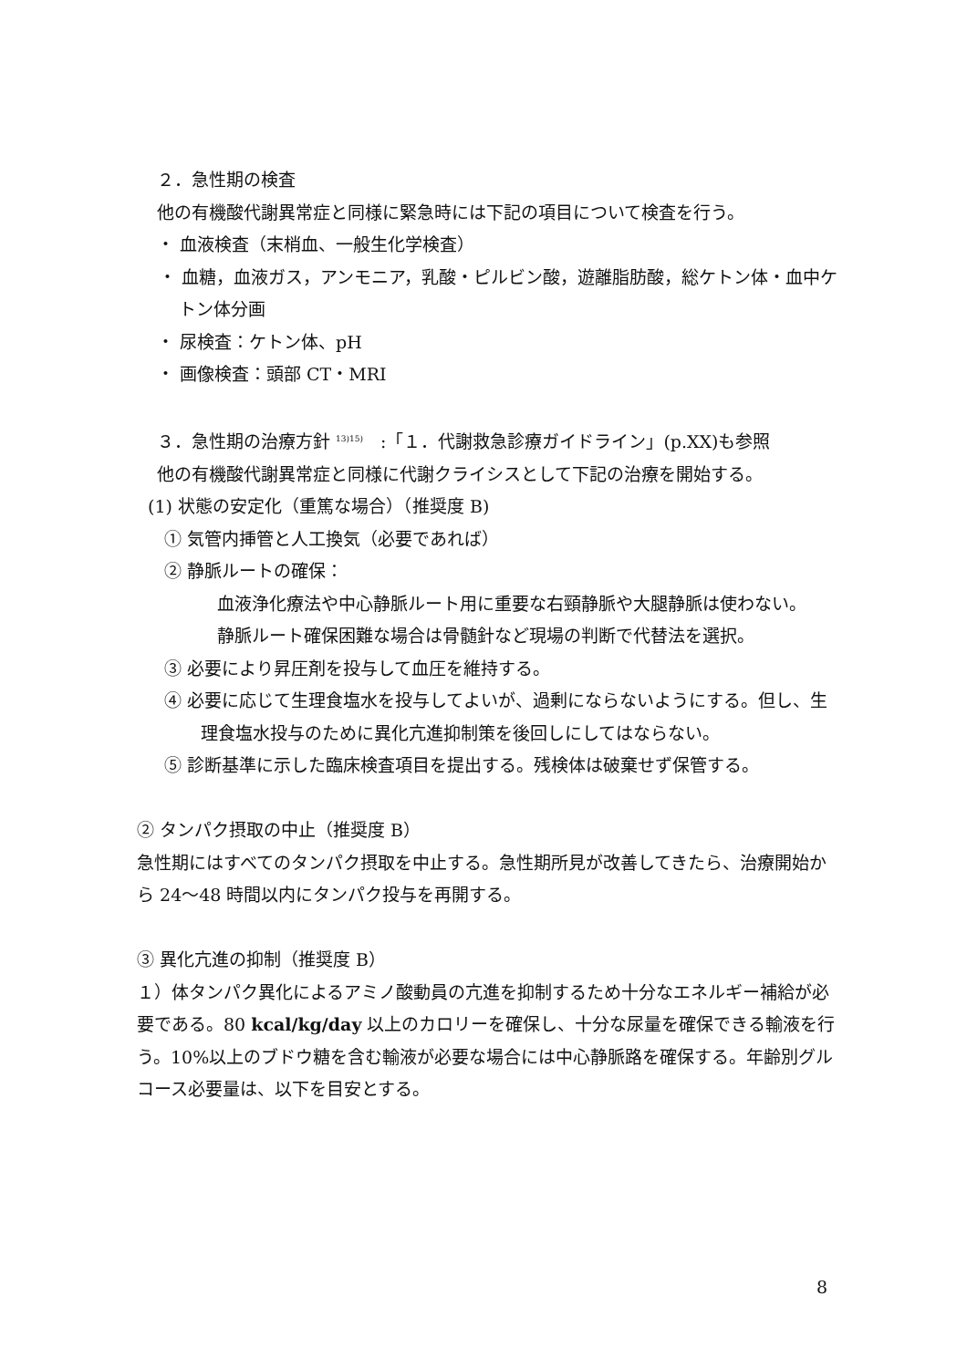２．急性期の検査
他の有機酸代謝異常症と同様に緊急時には下記の項目について検査を行う。
・ 血液検査（末梢血、一般生化学検査）
・ 血糖，血液ガス，アンモニア，乳酸・ピルビン酸，遊離脂肪酸，総ケトン体・血中ケトン体分画
・ 尿検査：ケトン体、pH
・ 画像検査：頭部 CT・MRI
３．急性期の治療方針 <sup>13)15)</sup>　:「１．代謝救急診療ガイドライン」(p.XX)も参照
他の有機酸代謝異常症と同様に代謝クライシスとして下記の治療を開始する。
(1) 状態の安定化（重篤な場合）（推奨度 B)
① 気管内挿管と人工換気（必要であれば）
② 静脈ルートの確保：
血液浄化療法や中心静脈ルート用に重要な右頸静脈や大腿静脈は使わない。
静脈ルート確保困難な場合は骨髄針など現場の判断で代替法を選択。
③ 必要により昇圧剤を投与して血圧を維持する。
④ 必要に応じて生理食塩水を投与してよいが、過剰にならないようにする。但し、生理食塩水投与のために異化亢進抑制策を後回しにしてはならない。
⑤ 診断基準に示した臨床検査項目を提出する。残検体は破棄せず保管する。
② タンパク摂取の中止（推奨度 B）
急性期にはすべてのタンパク摂取を中止する。急性期所見が改善してきたら、治療開始から 24～48 時間以内にタンパク投与を再開する。
③ 異化亢進の抑制（推奨度 B）
１）体タンパク異化によるアミノ酸動員の亢進を抑制するため十分なエネルギー補給が必要である。80 kcal/kg/day 以上のカロリーを確保し、十分な尿量を確保できる輸液を行う。10%以上のブドウ糖を含む輸液が必要な場合には中心静脈路を確保する。年齢別グルコース必要量は、以下を目安とする。
8